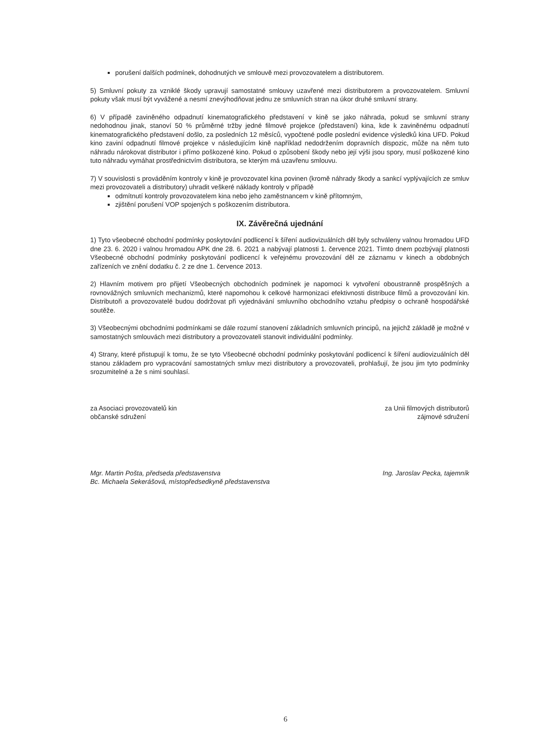porušení dalších podmínek, dohodnutých ve smlouvě mezi provozovatelem a distributorem.
5) Smluvní pokuty za vzniklé škody upravují samostatné smlouvy uzavřené mezi distributorem a provozovatelem. Smluvní pokuty však musí být vyvážené a nesmí znevýhodňovat jednu ze smluvních stran na úkor druhé smluvní strany.
6) V případě zaviněného odpadnutí kinematografického představení v kině se jako náhrada, pokud se smluvní strany nedohodnou jinak, stanoví 50 % průměrné tržby jedné filmové projekce (představení) kina, kde k zaviněnému odpadnutí kinematografického představení došlo, za posledních 12 měsíců, vypočtené podle poslední evidence výsledků kina UFD. Pokud kino zaviní odpadnutí filmové projekce v následujícím kině například nedodržením dopravních dispozic, může na něm tuto náhradu nárokovat distributor i přímo poškozené kino. Pokud o způsobení škody nebo její výši jsou spory, musí poškozené kino tuto náhradu vymáhat prostřednictvím distributora, se kterým má uzavřenu smlouvu.
7) V souvislosti s prováděním kontroly v kině je provozovatel kina povinen (kromě náhrady škody a sankcí vyplývajících ze smluv mezi provozovateli a distributory) uhradit veškeré náklady kontroly v případě
odmítnutí kontroly provozovatelem kina nebo jeho zaměstnancem v kině přítomným,
zjištění porušení VOP spojených s poškozením distributora.
IX. Závěrečná ujednání
1) Tyto všeobecné obchodní podmínky poskytování podlicencí k šíření audiovizuálních děl byly schváleny valnou hromadou UFD dne 23. 6. 2020 i valnou hromadou APK dne 28. 6. 2021 a nabývají platnosti 1. července 2021. Tímto dnem pozbývají platnosti Všeobecné obchodní podmínky poskytování podlicencí k veřejnému provozování děl ze záznamu v kinech a obdobných zařízeních ve znění dodatku č. 2 ze dne 1. července 2013.
2) Hlavním motivem pro přijetí Všeobecných obchodních podmínek je napomoci k vytvoření oboustranně prospěšných a rovnovážných smluvních mechanizmů, které napomohou k celkové harmonizaci efektivnosti distribuce filmů a provozování kin. Distributoři a provozovatelé budou dodržovat při vyjednávání smluvního obchodního vztahu předpisy o ochraně hospodářské soutěže.
3) Všeobecnými obchodními podmínkami se dále rozumí stanovení základních smluvních principů, na jejichž základě je možné v samostatných smlouvách mezi distributory a provozovateli stanovit individuální podmínky.
4) Strany, které přistupují k tomu, že se tyto Všeobecné obchodní podmínky poskytování podlicencí k šíření audiovizuálních děl stanou základem pro vypracování samostatných smluv mezi distributory a provozovateli, prohlašují, že jsou jim tyto podmínky srozumitelné a že s nimi souhlasí.
za Asociaci provozovatelů kin
občanské sdružení
Mgr. Martin Pošta, předseda představenstva
Bc. Michaela Sekerášová, místopředsedkyně představenstva
za Unii filmových distributorů
zájmové sdružení
Ing. Jaroslav Pecka, tajemník
6